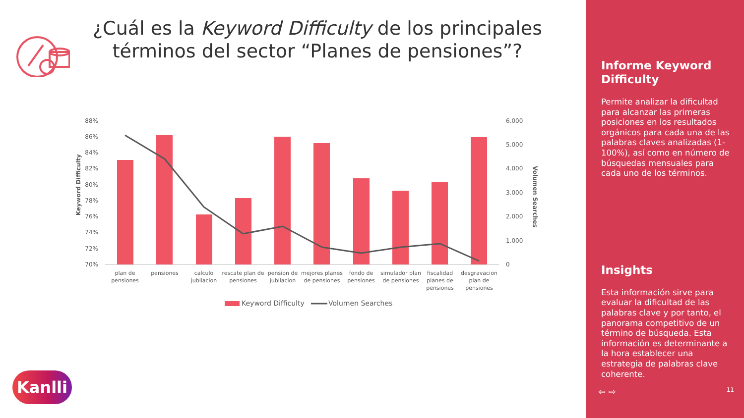¿Cuál es la Keyword Difficulty de los principales términos del sector “Planes de pensiones”?
Keyword Difficulty
Volumen Searches
88%
86%
84%
82%
80%
78%
76%
74%
72%
70%
6.000
5.000
4.000
3.000
2.000
1.000
0
plan de
pensiones
pensiones
calculo
jubilacion
rescate plan de
pensiones
pension de
jubilacion
mejores planes
de pensiones
fondo de
pensiones
simulador plan
de pensiones
fiscalidad
planes de
pensiones
desgravacion
plan de
pensiones
Keyword Difficulty
Volumen Searches
Kanlli
Informe Keyword Difficulty
Permite analizar la dificultad para alcanzar las primeras posiciones en los resultados orgánicos para cada una de las palabras claves analizadas (1-100%), así como en número de búsquedas mensuales para cada uno de los términos.
Insights
Esta información sirve para evaluar la dificultad de las palabras clave y por tanto, el panorama competitivo de un término de búsqueda. Esta información es determinante a la hora establecer una estrategia de palabras clave coherente.
⇦ ⇨ 11